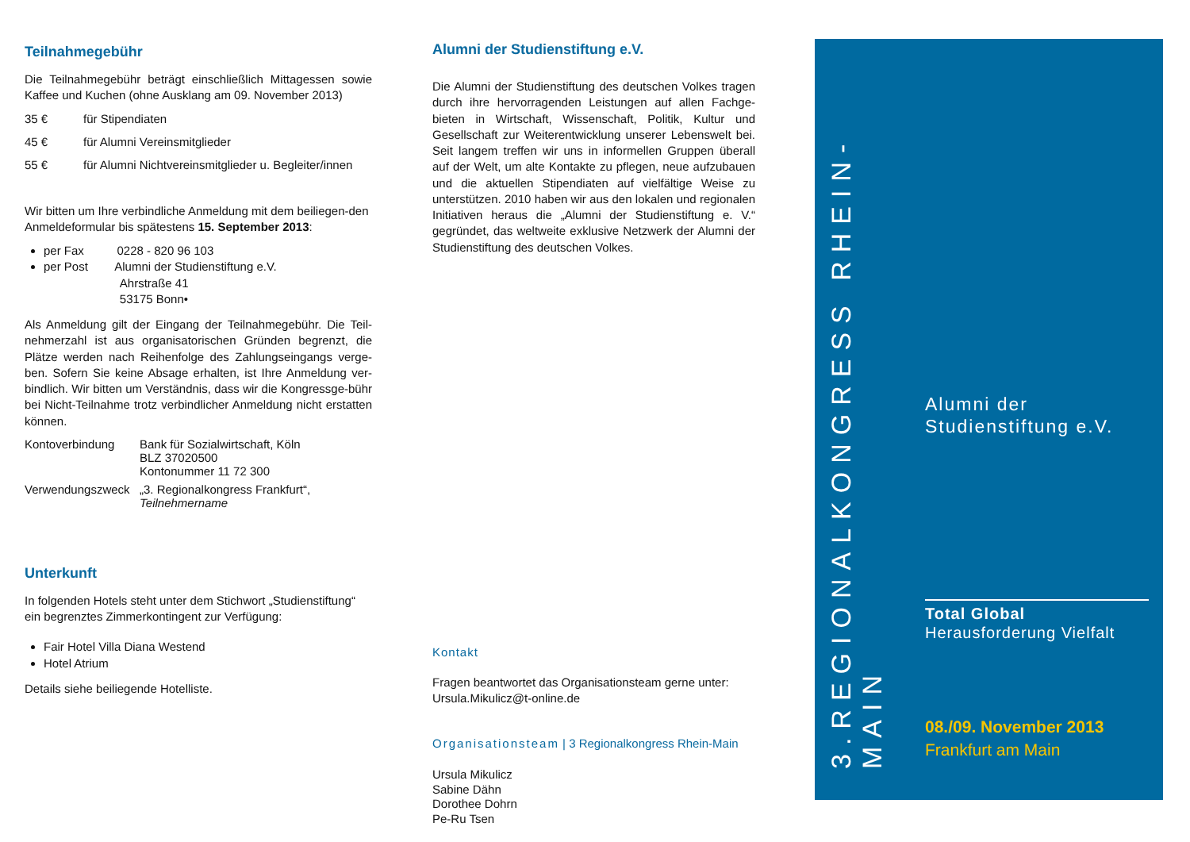Teilnahmegebühr
Die Teilnahmegebühr beträgt einschließlich Mittagessen sowie Kaffee und Kuchen (ohne Ausklang am 09. November 2013)
35 € für Stipendiaten
45 € für Alumni Vereinsmitglieder
55 € für Alumni Nichtvereinsmitglieder u. Begleiter/innen
Wir bitten um Ihre verbindliche Anmeldung mit dem beiliegen-den Anmeldeformular bis spätestens 15. September 2013:
per Fax 0228 - 820 96 103
per Post Alumni der Studienstiftung e.V.
Ahrstraße 41
53175 Bonn•
Als Anmeldung gilt der Eingang der Teilnahmegebühr. Die Teil-nehmerzahl ist aus organisatorischen Gründen begrenzt, die Plätze werden nach Reihenfolge des Zahlungseingangs verge-ben. Sofern Sie keine Absage erhalten, ist Ihre Anmeldung ver-bindlich. Wir bitten um Verständnis, dass wir die Kongressge-bühr bei Nicht-Teilnahme trotz verbindlicher Anmeldung nicht erstatten können.
Kontoverbindung Bank für Sozialwirtschaft, Köln
BLZ 37020500
Kontonummer 11 72 300
Verwendungszweck „3. Regionalkongress Frankfurt“,
Teilnehmername
Unterkunft
In folgenden Hotels steht unter dem Stichwort „Studienstiftung“ ein begrenztes Zimmerkontingent zur Verfügung:
Fair Hotel Villa Diana Westend
Hotel Atrium
Details siehe beiliegende Hotelliste.
Alumni der Studienstiftung e.V.
Die Alumni der Studienstiftung des deutschen Volkes tragen durch ihre hervorragenden Leistungen auf allen Fachge-bieten in Wirtschaft, Wissenschaft, Politik, Kultur und Gesellschaft zur Weiterentwicklung unserer Lebenswelt bei. Seit langem treffen wir uns in informellen Gruppen überall auf der Welt, um alte Kontakte zu pflegen, neue aufzubauen und die aktuellen Stipendiaten auf vielfältige Weise zu unterstützen. 2010 haben wir aus den lokalen und regionalen Initiativen heraus die „Alumni der Studienstiftung e. V.“ gegründet, das weltweite exklusive Netzwerk der Alumni der Studienstiftung des deutschen Volkes.
Kontakt
Fragen beantwortet das Organisationsteam gerne unter:
Ursula.Mikulicz@t-online.de
Organisationsteam | 3 Regionalkongress Rhein-Main
Ursula Mikulicz
Sabine Dähn
Dorothee Dohrn
Pe-Ru Tsen
3.REGIONALKONGRESS RHEIN-MAIN
Alumni der
Studienstiftung e.V.
Total Global
Herausforderung Vielfalt
08./09. November 2013
Frankfurt am Main